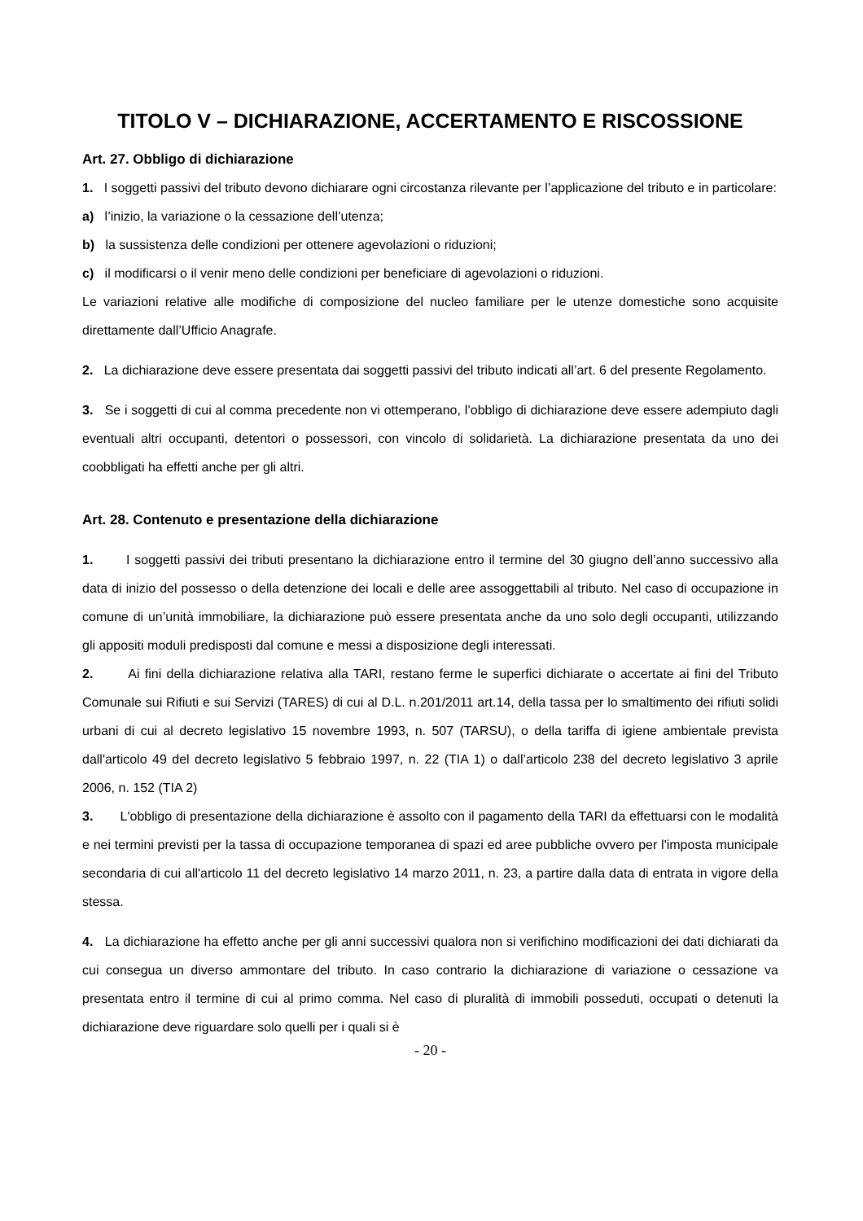TITOLO V – DICHIARAZIONE, ACCERTAMENTO E RISCOSSIONE
Art. 27. Obbligo di dichiarazione
1. I soggetti passivi del tributo devono dichiarare ogni circostanza rilevante per l’applicazione del tributo e in particolare:
a) l’inizio, la variazione o la cessazione dell’utenza;
b) la sussistenza delle condizioni per ottenere agevolazioni o riduzioni;
c) il modificarsi o il venir meno delle condizioni per beneficiare di agevolazioni o riduzioni.
Le variazioni relative alle modifiche di composizione del nucleo familiare per le utenze domestiche sono acquisite direttamente dall’Ufficio Anagrafe.
2. La dichiarazione deve essere presentata dai soggetti passivi del tributo indicati all’art. 6 del presente Regolamento.
3. Se i soggetti di cui al comma precedente non vi ottemperano, l’obbligo di dichiarazione deve essere adempiuto dagli eventuali altri occupanti, detentori o possessori, con vincolo di solidarietà. La dichiarazione presentata da uno dei coobbligati ha effetti anche per gli altri.
Art. 28. Contenuto e presentazione della dichiarazione
1. I soggetti passivi dei tributi presentano la dichiarazione entro il termine del 30 giugno dell’anno successivo alla data di inizio del possesso o della detenzione dei locali e delle aree assoggettabili al tributo. Nel caso di occupazione in comune di un’unità immobiliare, la dichiarazione può essere presentata anche da uno solo degli occupanti, utilizzando gli appositi moduli predisposti dal comune e messi a disposizione degli interessati.
2. Ai fini della dichiarazione relativa alla TARI, restano ferme le superfici dichiarate o accertate ai fini del Tributo Comunale sui Rifiuti e sui Servizi (TARES) di cui al D.L. n.201/2011 art.14, della tassa per lo smaltimento dei rifiuti solidi urbani di cui al decreto legislativo 15 novembre 1993, n. 507 (TARSU), o della tariffa di igiene ambientale prevista dall'articolo 49 del decreto legislativo 5 febbraio 1997, n. 22 (TIA 1) o dall’articolo 238 del decreto legislativo 3 aprile 2006, n. 152 (TIA 2)
3. L'obbligo di presentazione della dichiarazione è assolto con il pagamento della TARI da effettuarsi con le modalità e nei termini previsti per la tassa di occupazione temporanea di spazi ed aree pubbliche ovvero per l'imposta municipale secondaria di cui all'articolo 11 del decreto legislativo 14 marzo 2011, n. 23, a partire dalla data di entrata in vigore della stessa.
4. La dichiarazione ha effetto anche per gli anni successivi qualora non si verifichino modificazioni dei dati dichiarati da cui consegua un diverso ammontare del tributo. In caso contrario la dichiarazione di variazione o cessazione va presentata entro il termine di cui al primo comma. Nel caso di pluralità di immobili posseduti, occupati o detenuti la dichiarazione deve riguardare solo quelli per i quali si è
- 20 -